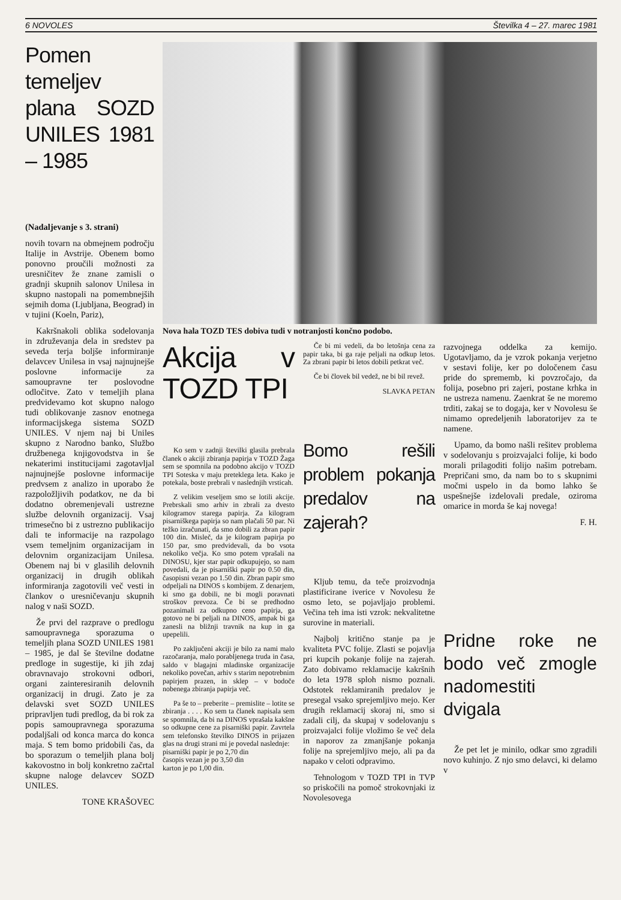6 NOVOLES Številka 4 – 27. marec 1981
Pomen temeljev plana SOZD UNILES 1981 – 1985
(Nadaljevanje s 3. strani)
novih tovarn na obmejnem področju Italije in Avstrije. Obenem bomo ponovno proučili možnosti za uresničitev že znane zamisli o gradnji skupnih salonov Unilesa in skupno nastopali na pomembnejših sejmih doma (Ljubljana, Beograd) in v tujini (Koeln, Pariz),
Kakršnakoli oblika sodelovanja in združevanja dela in sredstev pa seveda terja boljše informiranje delavcev Unilesa in vsaj najnujnejše poslovne informacije za samoupravne ter poslovodne odločitve. Zato v temeljih plana predvidevamo kot skupno nalogo tudi oblikovanje zasnov enotnega informacijskega sistema SOZD UNILES. V njem naj bi Uniles skupno z Narodno banko, Službo družbenega knjigovodstva in še nekaterimi institucijami zagotavljal najnujnejše poslovne informacije predvsem z analizo in uporabo že razpoložljivih podatkov, ne da bi dodatno obremenjevali ustrezne službe delovnih organizacij. Vsaj trimesečno bi z ustrezno publikacijo dali te informacije na razpolago vsem temeljnim organizacijam in delovnim organizacijam Unilesa. Obenem naj bi v glasilih delovnih organizacij in drugih oblikah informiranja zagotovili več vesti in člankov o uresničevanju skupnih nalog v naši SOZD.
Že prvi del razprave o predlogu samoupravnega sporazuma o temeljih plana SOZD UNILES 1981 – 1985, je dal še številne dodatne predloge in sugestije, ki jih zdaj obravnavajo strokovni odbori, organi zainteresiranih delovnih organizacij in drugi. Zato je za delavski svet SOZD UNILES pripravljen tudi predlog, da bi rok za popis samoupravnega sporazuma podaljšali od konca marca do konca maja. S tem bomo pridobili čas, da bo sporazum o temeljih plana bolj kakovostno in bolj konkretno začrtal skupne naloge delavcev SOZD UNILES.
TONE KRAŠOVEC
Nova hala TOZD TES dobiva tudi v notranjosti končno podobo.
Akcija v TOZD TPI
Ko sem v zadnji številki glasila prebrala članek o akciji zbiranja papirja v TOZD Žaga sem se spomnila na podobno akcijo v TOZD TPI Soteska v maju preteklega leta. Kako je potekala, boste prebrali v naslednjih vrsticah.
Z velikim veseljem smo se lotili akcije. Prebrskali smo arhiv in zbrali za dvesto kilogramov starega papirja. Za kilogram pisarniškega papirja so nam plačali 50 par. Ni težko izračunati, da smo dobili za zbran papir 100 din. Misleč, da je kilogram papirja po 150 par, smo predvidevali, da bo vsota nekoliko večja. Ko smo potem vprašali na DINOSU, kjer star papir odkupujejo, so nam povedali, da je pisarniški papir po 0.50 din, časopisni vezan po 1.50 din. Zbran papir smo odpeljali na DINOS s kombijem. Z denarjem, ki smo ga dobili, ne bi mogli poravnati stroškov prevoza. Če bi se predhodno pozanimali za odkupno ceno papirja, ga gotovo ne bi peljali na DINOS, ampak bi ga zanesli na bližnji travnik na kup in ga upepelili.
Po zaključeni akciji je bilo za nami malo razočaranja, malo porabljenega truda in časa, saldo v blagajni mladinske organizacije nekoliko povečan, arhiv s starim nepotrebnim papirjem prazen, in sklep – v bodoče nobenega zbiranja papirja več.
Pa še to – preberite – premislite – lotite se zbiranja . . . . Ko sem ta članek napisala sem se spomnila, da bi na DINOS vprašala kakšne so odkupne cene za pisarniški papir. Zavrtela sem telefonsko številko DINOS in prijazen glas na drugi strani mi je povedal naslednje:
pisarniški papir je po 2,70 din
časopis vezan je po 3,50 din
karton je po 1,00 din.
Če bi mi vedeli, da bo letošnja cena za papir taka, bi ga raje peljali na odkup letos. Za zbrani papir bi letos dobili petkrat več.
Če bi človek bil vedež, ne bi bil revež.
SLAVKA PETAN
Bomo rešili problem pokanja predalov na zajerah?
Kljub temu, da teče proizvodnja plastificirane iverice v Novolesu že osmo leto, se pojavljajo problemi. Večina teh ima isti vzrok: nekvalitetne surovine in materiali.
Najbolj kritično stanje pa je kvaliteta PVC folije. Zlasti se pojavlja pri kupcih pokanje folije na zajerah. Zato dobivamo reklamacije kakršnih do leta 1978 sploh nismo poznali. Odstotek reklamiranih predalov je presegal vsako sprejemljivo mejo. Ker drugih reklamacij skoraj ni, smo si zadali cilj, da skupaj v sodelovanju s proizvajalci folije vložimo še več dela in naporov za zmanjšanje pokanja folije na sprejemljivo mejo, ali pa da napako v celoti odpravimo.
Tehnologom v TOZD TPI in TVP so priskočili na pomoč strokovnjaki iz Novolesovega
razvojnega oddelka za kemijo. Ugotavljamo, da je vzrok pokanja verjetno v sestavi folije, ker po določenem času pride do sprememb, ki povzročajo, da folija, posebno pri zajeri, postane krhka in ne ustreza namenu. Zaenkrat še ne moremo trditi, zakaj se to dogaja, ker v Novolesu še nimamo opredeljenih laboratorijev za te namene.
Upamo, da bomo našli rešitev problema v sodelovanju s proizvajalci folije, ki bodo morali prilagoditi folijo našim potrebam. Prepričani smo, da nam bo to s skupnimi močmi uspelo in da bomo lahko še uspešnejše izdelovali predale, oziroma omarice in morda še kaj novega!
F. H.
Pridne roke ne bodo več zmogle nadomestiti dvigala
Že pet let je minilo, odkar smo zgradili novo kuhinjo. Z njo smo delavci, ki delamo v